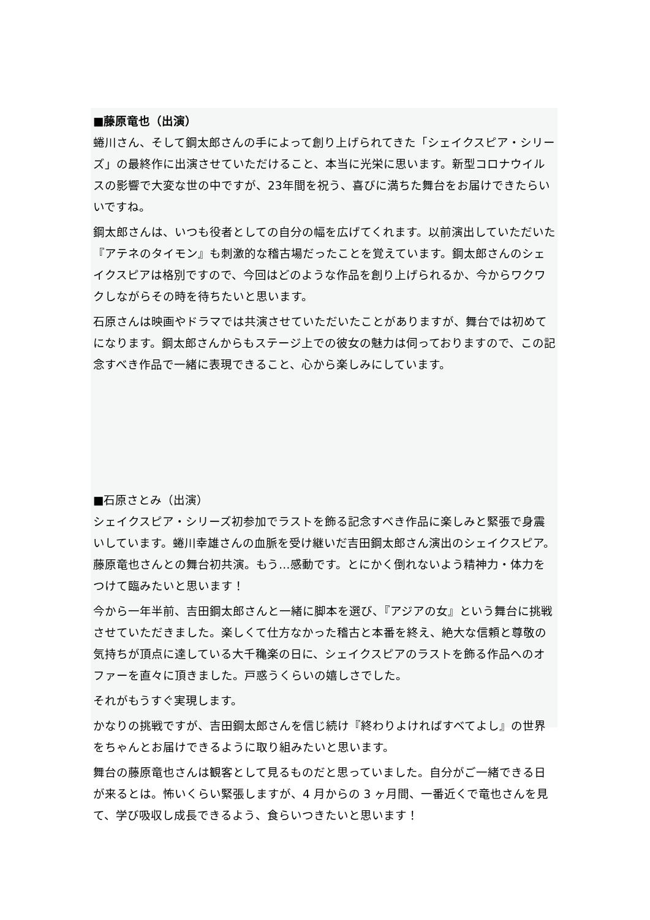■藤原竜也（出演）
蜷川さん、そして鋼太郎さんの手によって創り上げられてきた「シェイクスピア・シリーズ」の最終作に出演させていただけること、本当に光栄に思います。新型コロナウイルスの影響で大変な世の中ですが、23年間を祝う、喜びに満ちた舞台をお届けできたらいいですね。
鋼太郎さんは、いつも役者としての自分の幅を広げてくれます。以前演出していただいた『アテネのタイモン』も刺激的な稽古場だったことを覚えています。鋼太郎さんのシェイクスピアは格別ですので、今回はどのような作品を創り上げられるか、今からワクワクしながらその時を待ちたいと思います。
石原さんは映画やドラマでは共演させていただいたことがありますが、舞台では初めてになります。鋼太郎さんからもステージ上での彼女の魅力は伺っておりますので、この記念すべき作品で一緒に表現できること、心から楽しみにしています。
■石原さとみ（出演）
シェイクスピア・シリーズ初参加でラストを飾る記念すべき作品に楽しみと緊張で身震いしています。蜷川幸雄さんの血脈を受け継いだ吉田鋼太郎さん演出のシェイクスピア。藤原竜也さんとの舞台初共演。もう…感動です。とにかく倒れないよう精神力・体力をつけて臨みたいと思います！
今から一年半前、吉田鋼太郎さんと一緒に脚本を選び、『アジアの女』という舞台に挑戦させていただきました。楽しくて仕方なかった稽古と本番を終え、絶大な信頼と尊敬の気持ちが頂点に達している大千穐楽の日に、シェイクスピアのラストを飾る作品へのオファーを直々に頂きました。戸惑うくらいの嬉しさでした。
それがもうすぐ実現します。
かなりの挑戦ですが、吉田鋼太郎さんを信じ続け『終わりよければすべてよし』の世界をちゃんとお届けできるように取り組みたいと思います。
舞台の藤原竜也さんは観客として見るものだと思っていました。自分がご一緒できる日が来るとは。怖いくらい緊張しますが、4 月からの 3 ヶ月間、一番近くで竜也さんを見て、学び吸収し成長できるよう、食らいつきたいと思います！